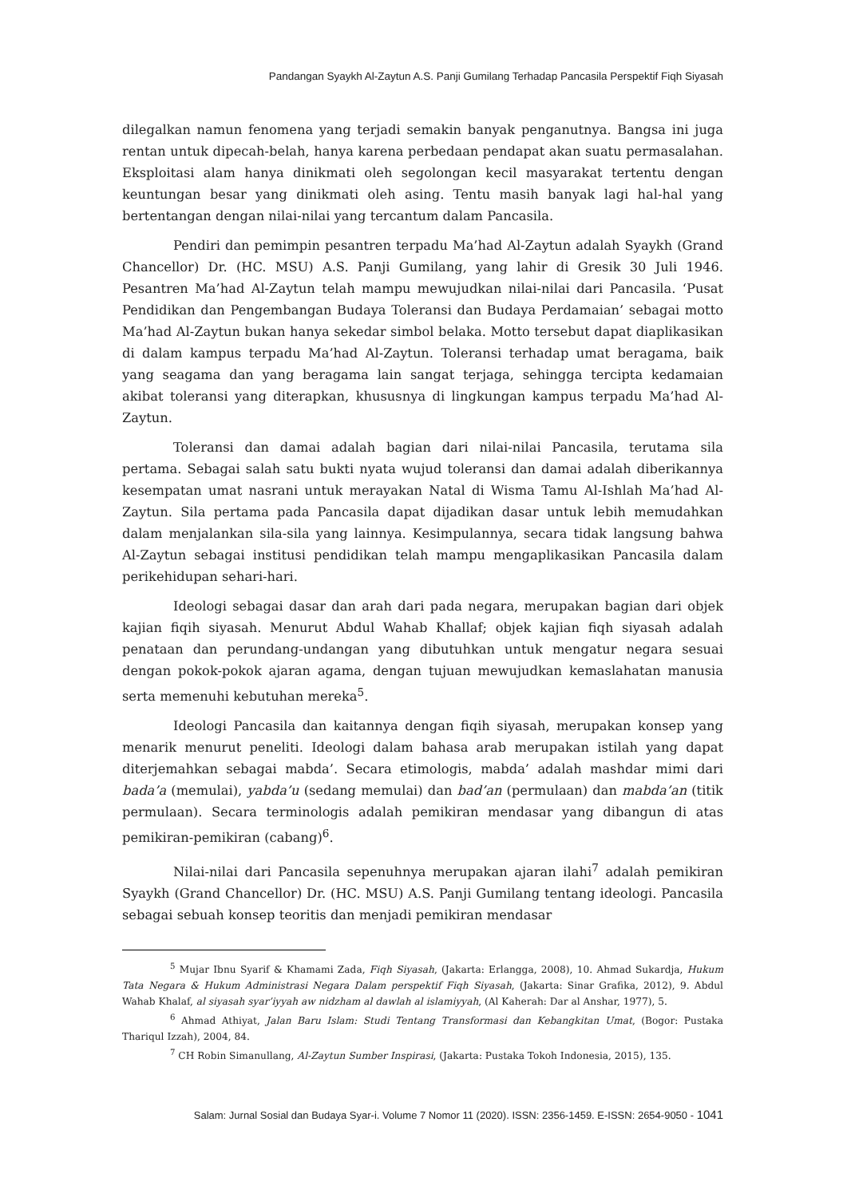Pandangan Syaykh Al-Zaytun A.S. Panji Gumilang Terhadap Pancasila Perspektif Fiqh Siyasah
dilegalkan namun fenomena yang terjadi semakin banyak penganutnya. Bangsa ini juga rentan untuk dipecah-belah, hanya karena perbedaan pendapat akan suatu permasalahan. Eksploitasi alam hanya dinikmati oleh segolongan kecil masyarakat tertentu dengan keuntungan besar yang dinikmati oleh asing. Tentu masih banyak lagi hal-hal yang bertentangan dengan nilai-nilai yang tercantum dalam Pancasila.
Pendiri dan pemimpin pesantren terpadu Ma’had Al-Zaytun adalah Syaykh (Grand Chancellor) Dr. (HC. MSU) A.S. Panji Gumilang, yang lahir di Gresik 30 Juli 1946. Pesantren Ma’had Al-Zaytun telah mampu mewujudkan nilai-nilai dari Pancasila. ‘Pusat Pendidikan dan Pengembangan Budaya Toleransi dan Budaya Perdamaian’ sebagai motto Ma’had Al-Zaytun bukan hanya sekedar simbol belaka. Motto tersebut dapat diaplikasikan di dalam kampus terpadu Ma’had Al-Zaytun. Toleransi terhadap umat beragama, baik yang seagama dan yang beragama lain sangat terjaga, sehingga tercipta kedamaian akibat toleransi yang diterapkan, khususnya di lingkungan kampus terpadu Ma’had Al-Zaytun.
Toleransi dan damai adalah bagian dari nilai-nilai Pancasila, terutama sila pertama. Sebagai salah satu bukti nyata wujud toleransi dan damai adalah diberikannya kesempatan umat nasrani untuk merayakan Natal di Wisma Tamu Al-Ishlah Ma’had Al-Zaytun. Sila pertama pada Pancasila dapat dijadikan dasar untuk lebih memudahkan dalam menjalankan sila-sila yang lainnya. Kesimpulannya, secara tidak langsung bahwa Al-Zaytun sebagai institusi pendidikan telah mampu mengaplikasikan Pancasila dalam perikehidupan sehari-hari.
Ideologi sebagai dasar dan arah dari pada negara, merupakan bagian dari objek kajian fiqih siyasah. Menurut Abdul Wahab Khallaf; objek kajian fiqh siyasah adalah penataan dan perundang-undangan yang dibutuhkan untuk mengatur negara sesuai dengan pokok-pokok ajaran agama, dengan tujuan mewujudkan kemaslahatan manusia serta memenuhi kebutuhan mereka<sup>5</sup>.
Ideologi Pancasila dan kaitannya dengan fiqih siyasah, merupakan konsep yang menarik menurut peneliti. Ideologi dalam bahasa arab merupakan istilah yang dapat diterjemahkan sebagai mabda’. Secara etimologis, mabda’ adalah mashdar mimi dari bada’a (memulai), yabda’u (sedang memulai) dan bad’an (permulaan) dan mabda’an (titik permulaan). Secara terminologis adalah pemikiran mendasar yang dibangun di atas pemikiran-pemikiran (cabang)<sup>6</sup>.
Nilai-nilai dari Pancasila sepenuhnya merupakan ajaran ilahi<sup>7</sup> adalah pemikiran Syaykh (Grand Chancellor) Dr. (HC. MSU) A.S. Panji Gumilang tentang ideologi. Pancasila sebagai sebuah konsep teoritis dan menjadi pemikiran mendasar
<sup>5</sup> Mujar Ibnu Syarif & Khamami Zada, Fiqh Siyasah, (Jakarta: Erlangga, 2008), 10. Ahmad Sukardja, Hukum Tata Negara & Hukum Administrasi Negara Dalam perspektif Fiqh Siyasah, (Jakarta: Sinar Grafika, 2012), 9. Abdul Wahab Khalaf, al siyasah syar’iyyah aw nidzham al dawlah al islamiyyah, (Al Kaherah: Dar al Anshar, 1977), 5.
<sup>6</sup> Ahmad Athiyat, Jalan Baru Islam: Studi Tentang Transformasi dan Kebangkitan Umat, (Bogor: Pustaka Thariqul Izzah), 2004, 84.
<sup>7</sup> CH Robin Simanullang, Al-Zaytun Sumber Inspirasi, (Jakarta: Pustaka Tokoh Indonesia, 2015), 135.
Salam: Jurnal Sosial dan Budaya Syar-i. Volume 7 Nomor 11 (2020). ISSN: 2356-1459. E-ISSN: 2654-9050 - 1041